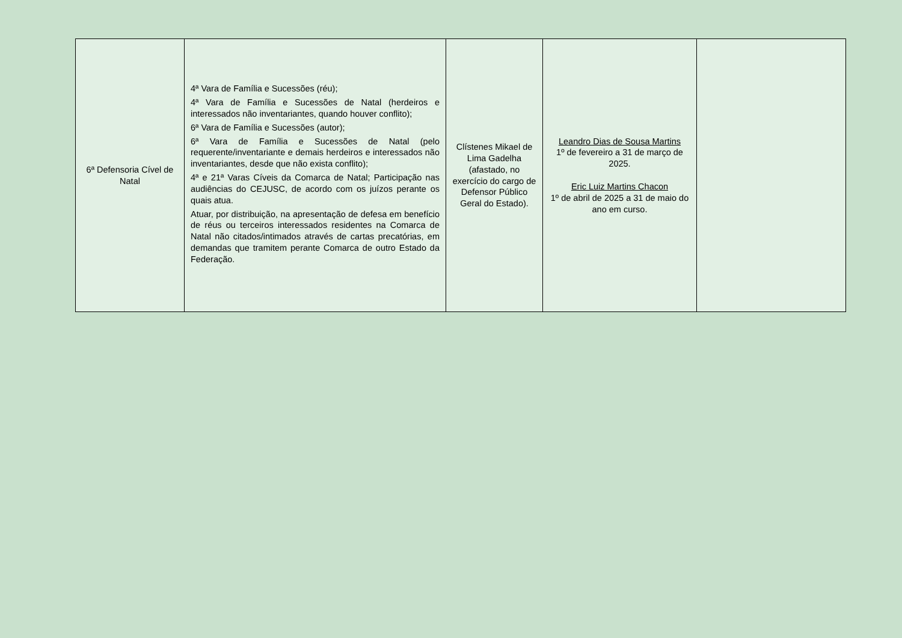| 6ª Defensoria Cível de Natal | 4ª Vara de Família e Sucessões (réu); 4ª Vara de Família e Sucessões de Natal (herdeiros e interessados não inventariantes, quando houver conflito); 6ª Vara de Família e Sucessões (autor); 6ª Vara de Família e Sucessões de Natal (pelo requerente/inventariante e demais herdeiros e interessados não inventariantes, desde que não exista conflito); 4ª e 21ª Varas Cíveis da Comarca de Natal; Participação nas audiências do CEJUSC, de acordo com os juízos perante os quais atua. Atuar, por distribuição, na apresentação de defesa em benefício de réus ou terceiros interessados residentes na Comarca de Natal não citados/intimados através de cartas precatórias, em demandas que tramitem perante Comarca de outro Estado da Federação. | Clístenes Mikael de Lima Gadelha (afastado, no exercício do cargo de Defensor Público Geral do Estado). | Leandro Dias de Sousa Martins 1º de fevereiro a 31 de março de 2025. Eric Luiz Martins Chacon 1º de abril de 2025 a 31 de maio do ano em curso. | |